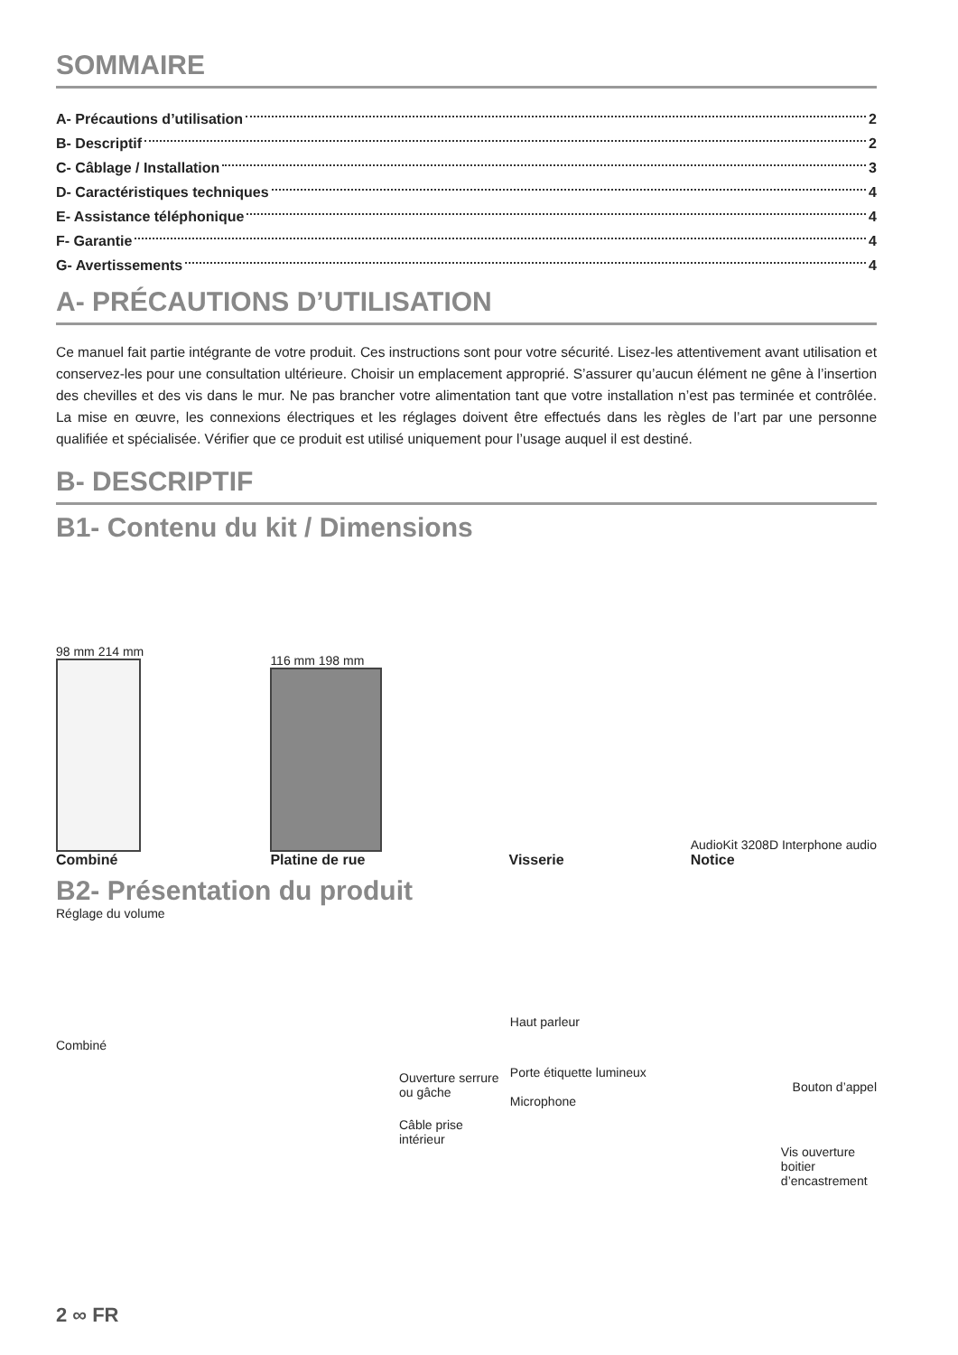SOMMAIRE
A- Précautions d’utilisation 2
B- Descriptif 2
C- Câblage / Installation 3
D- Caractéristiques techniques 4
E- Assistance téléphonique 4
F- Garantie 4
G- Avertissements 4
A- PRÉCAUTIONS D’UTILISATION
Ce manuel fait partie intégrante de votre produit. Ces instructions sont pour votre sécurité. Lisez-les attentivement avant utilisation et conservez-les pour une consultation ultérieure. Choisir un emplacement approprié. S’assurer qu’aucun élément ne gêne à l’insertion des chevilles et des vis dans le mur. Ne pas brancher votre alimentation tant que votre installation n’est pas terminée et contrôlée. La mise en œuvre, les connexions électriques et les réglages doivent être effectués dans les règles de l’art par une personne qualifiée et spécialisée. Vérifier que ce produit est utilisé uniquement pour l’usage auquel il est destiné.
B- DESCRIPTIF
B1- Contenu du kit / Dimensions
98 mm 214 mm
Combiné
116 mm 198 mm
Platine de rue
Visserie
AudioKit 3208D Interphone audio
Notice
B2- Présentation du produit
Réglage du volume
Combiné
Ouverture serrure ou gâche
Câble prise intérieur
Haut parleur
Porte étiquette lumineux
Bouton d’appel
Microphone
Vis ouverture boitier d’encastrement
2 ∞ FR